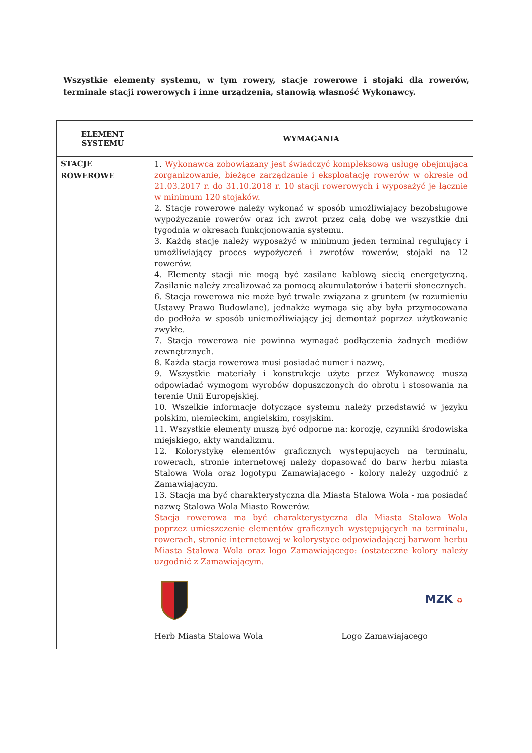Wszystkie elementy systemu, w tym rowery, stacje rowerowe i stojaki dla rowerów, terminale stacji rowerowych i inne urządzenia, stanowią własność Wykonawcy.
| ELEMENT SYSTEMU | WYMAGANIA |
| --- | --- |
| STACJE ROWEROWE | 1. Wykonawca zobowiązany jest świadczyć kompleksową usługę obejmującą zorganizowanie, bieżące zarządzanie i eksploatację rowerów w okresie od 21.03.2017 r. do 31.10.2018 r. 10 stacji rowerowych i wyposażyć je łącznie w minimum 120 stojaków. 2. Stacje rowerowe należy wykonać w sposób umożliwiający bezobsługowe wypożyczanie rowerów oraz ich zwrot przez całą dobę we wszystkie dni tygodnia w okresach funkcjonowania systemu. 3. Każdą stację należy wyposażyć w minimum jeden terminal regulujący i umożliwiający proces wypożyczeń i zwrotów rowerów, stojaki na 12 rowerów. 4. Elementy stacji nie mogą być zasilane kablową siecią energetyczną. Zasilanie należy zrealizować za pomocą akumulatorów i baterii słonecznych. 6. Stacja rowerowa nie może być trwale związana z gruntem (w rozumieniu Ustawy Prawo Budowlane), jednakże wymaga się aby była przymocowana do podłoża w sposób uniemożliwiający jej demontaż poprzez użytkowanie zwykłe. 7. Stacja rowerowa nie powinna wymagać podłączenia żadnych mediów zewnętrznych. 8. Każda stacja rowerowa musi posiadać numer i nazwę. 9. Wszystkie materiały i konstrukcje użyte przez Wykonawcę muszą odpowiadać wymogom wyrobów dopuszczonych do obrotu i stosowania na terenie Unii Europejskiej. 10. Wszelkie informacje dotyczące systemu należy przedstawić w języku polskim, niemieckim, angielskim, rosyjskim. 11. Wszystkie elementy muszą być odporne na: korozję, czynniki środowiska miejskiego, akty wandalizmu. 12. Kolorystykę elementów graficznych występujących na terminalu, rowerach, stronie internetowej należy dopasować do barw herbu miasta Stalowa Wola oraz logotypu Zamawiającego - kolory należy uzgodnić z Zamawiającym. 13. Stacja ma być charakterystyczna dla Miasta Stalowa Wola - ma posiadać nazwę Stalowa Wola Miasto Rowerów. Stacja rowerowa ma być charakterystyczna dla Miasta Stalowa Wola poprzez umieszczenie elementów graficznych występujących na terminalu, rowerach, stronie internetowej w kolorystyce odpowiadającej barwom herbu Miasta Stalowa Wola oraz logo Zamawiającego: (ostateczne kolory należy uzgodnić z Zamawiającym. MZK ♻ Herb Miasta Stalowa Wola Logo Zamawiającego |